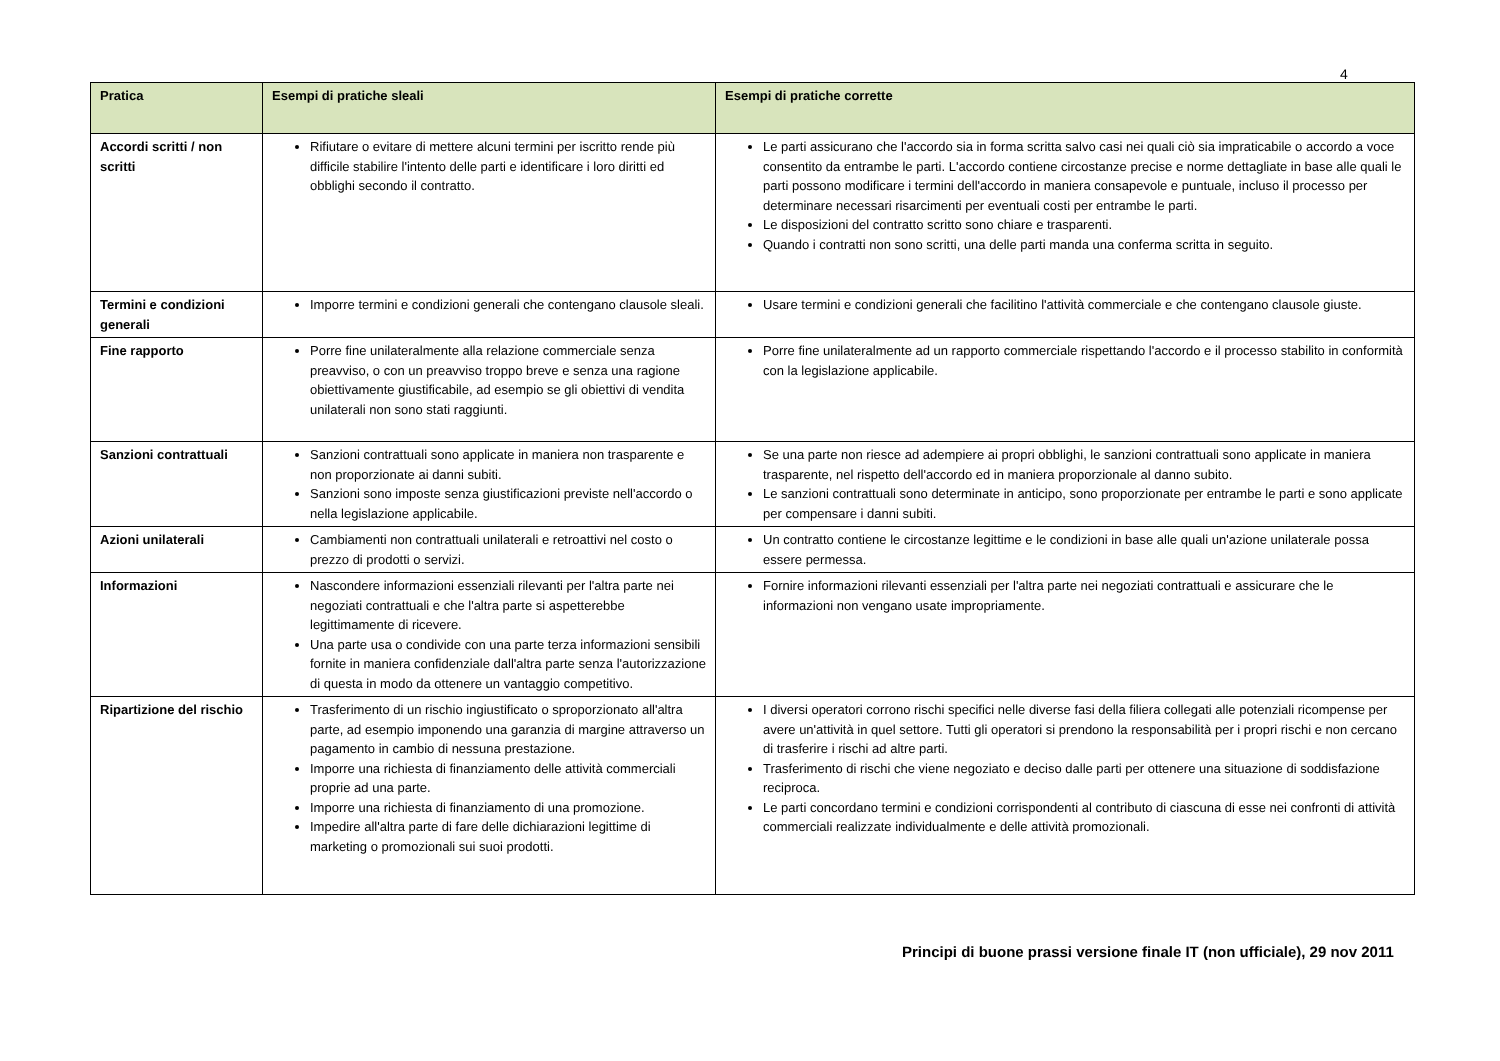4
| Pratica | Esempi di pratiche sleali | Esempi di pratiche corrette |
| --- | --- | --- |
| Accordi scritti / non scritti | Rifiutare o evitare di mettere alcuni termini per iscritto rende più difficile stabilire l'intento delle parti e identificare i loro diritti ed obblighi secondo il contratto. | Le parti assicurano che l'accordo sia in forma scritta salvo casi nei quali ciò sia impraticabile o accordo a voce consentito da entrambe le parti. L'accordo contiene circostanze precise e norme dettagliate in base alle quali le parti possono modificare i termini dell'accordo in maniera consapevole e puntuale, incluso il processo per determinare necessari risarcimenti per eventuali costi per entrambe le parti. Le disposizioni del contratto scritto sono chiare e trasparenti. Quando i contratti non sono scritti, una delle parti manda una conferma scritta in seguito. |
| Termini e condizioni generali | Imporre termini e condizioni generali che contengano clausole sleali. | Usare termini e condizioni generali che facilitino l'attività commerciale e che contengano clausole giuste. |
| Fine rapporto | Porre fine unilateralmente alla relazione commerciale senza preavviso, o con un preavviso troppo breve e senza una ragione obiettivamente giustificabile, ad esempio se gli obiettivi di vendita unilaterali non sono stati raggiunti. | Porre fine unilateralmente ad un rapporto commerciale rispettando l'accordo e il processo stabilito in conformità con la legislazione applicabile. |
| Sanzioni contrattuali | Sanzioni contrattuali sono applicate in maniera non trasparente e non proporzionate ai danni subiti. Sanzioni sono imposte senza giustificazioni previste nell'accordo o nella legislazione applicabile. | Se una parte non riesce ad adempiere ai propri obblighi, le sanzioni contrattuali sono applicate in maniera trasparente, nel rispetto dell'accordo ed in maniera proporzionale al danno subito. Le sanzioni contrattuali sono determinate in anticipo, sono proporzionate per entrambe le parti e sono applicate per compensare i danni subiti. |
| Azioni unilaterali | Cambiamenti non contrattuali unilaterali e retroattivi nel costo o prezzo di prodotti o servizi. | Un contratto contiene le circostanze legittime e le condizioni in base alle quali un'azione unilaterale possa essere permessa. |
| Informazioni | Nascondere informazioni essenziali rilevanti per l'altra parte nei negoziati contrattuali e che l'altra parte si aspetterebbe legittimamente di ricevere. Una parte usa o condivide con una parte terza informazioni sensibili fornite in maniera confidenziale dall'altra parte senza l'autorizzazione di questa in modo da ottenere un vantaggio competitivo. | Fornire informazioni rilevanti essenziali per l'altra parte nei negoziati contrattuali e assicurare che le informazioni non vengano usate impropriamente. |
| Ripartizione del rischio | Trasferimento di un rischio ingiustificato o sproporzionato all'altra parte, ad esempio imponendo una garanzia di margine attraverso un pagamento in cambio di nessuna prestazione. Imporre una richiesta di finanziamento delle attività commerciali proprie ad una parte. Imporre una richiesta di finanziamento di una promozione. Impedire all'altra parte di fare delle dichiarazioni legittime di marketing o promozionali sui suoi prodotti. | I diversi operatori corrono rischi specifici nelle diverse fasi della filiera collegati alle potenziali ricompense per avere un'attività in quel settore. Tutti gli operatori si prendono la responsabilità per i propri rischi e non cercano di trasferire i rischi ad altre parti. Trasferimento di rischi che viene negoziato e deciso dalle parti per ottenere una situazione di soddisfazione reciproca. Le parti concordano termini e condizioni corrispondenti al contributo di ciascuna di esse nei confronti di attività commerciali realizzate individualmente e delle attività promozionali. |
Principi di buone prassi versione finale IT (non ufficiale), 29 nov 2011